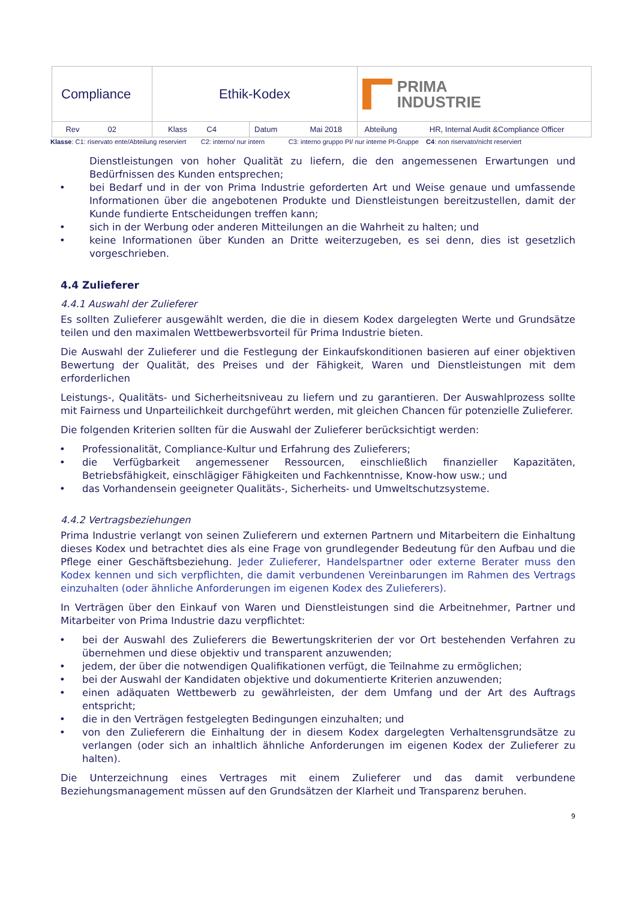| Compliance | Ethik-Kodex | | PRIMA INDUSTRIE |
| Rev 02 | Klass C4 | Datum Mai 2018 | Abteilung HR, Internal Audit &Compliance Officer |
Klasse: C1: riservato ente/Abteilung reserviert C2: interno/ nur intern C3: interno gruppo PI/ nur interne PI-Gruppe C4: non riservato/nicht reserviert
Dienstleistungen von hoher Qualität zu liefern, die den angemessenen Erwartungen und Bedürfnissen des Kunden entsprechen;
• bei Bedarf und in der von Prima Industrie geforderten Art und Weise genaue und umfassende Informationen über die angebotenen Produkte und Dienstleistungen bereitzustellen, damit der Kunde fundierte Entscheidungen treffen kann;
• sich in der Werbung oder anderen Mitteilungen an die Wahrheit zu halten; und
• keine Informationen über Kunden an Dritte weiterzugeben, es sei denn, dies ist gesetzlich vorgeschrieben.
4.4 Zulieferer
4.4.1 Auswahl der Zulieferer
Es sollten Zulieferer ausgewählt werden, die die in diesem Kodex dargelegten Werte und Grundsätze teilen und den maximalen Wettbewerbsvorteil für Prima Industrie bieten.
Die Auswahl der Zulieferer und die Festlegung der Einkaufskonditionen basieren auf einer objektiven Bewertung der Qualität, des Preises und der Fähigkeit, Waren und Dienstleistungen mit dem erforderlichen
Leistungs-, Qualitäts- und Sicherheitsniveau zu liefern und zu garantieren. Der Auswahlprozess sollte mit Fairness und Unparteilichkeit durchgeführt werden, mit gleichen Chancen für potenzielle Zulieferer.
Die folgenden Kriterien sollten für die Auswahl der Zulieferer berücksichtigt werden:
• Professionalität, Compliance-Kultur und Erfahrung des Zulieferers;
• die Verfügbarkeit angemessener Ressourcen, einschließlich finanzieller Kapazitäten, Betriebsfähigkeit, einschlägiger Fähigkeiten und Fachkenntnisse, Know-how usw.; und
• das Vorhandensein geeigneter Qualitäts-, Sicherheits- und Umweltschutzsysteme.
4.4.2 Vertragsbeziehungen
Prima Industrie verlangt von seinen Zulieferern und externen Partnern und Mitarbeitern die Einhaltung dieses Kodex und betrachtet dies als eine Frage von grundlegender Bedeutung für den Aufbau und die Pflege einer Geschäftsbeziehung. Jeder Zulieferer, Handelspartner oder externe Berater muss den Kodex kennen und sich verpflichten, die damit verbundenen Vereinbarungen im Rahmen des Vertrags einzuhalten (oder ähnliche Anforderungen im eigenen Kodex des Zulieferers).
In Verträgen über den Einkauf von Waren und Dienstleistungen sind die Arbeitnehmer, Partner und Mitarbeiter von Prima Industrie dazu verpflichtet:
• bei der Auswahl des Zulieferers die Bewertungskriterien der vor Ort bestehenden Verfahren zu übernehmen und diese objektiv und transparent anzuwenden;
• jedem, der über die notwendigen Qualifikationen verfügt, die Teilnahme zu ermöglichen;
• bei der Auswahl der Kandidaten objektive und dokumentierte Kriterien anzuwenden;
• einen adäquaten Wettbewerb zu gewährleisten, der dem Umfang und der Art des Auftrags entspricht;
• die in den Verträgen festgelegten Bedingungen einzuhalten; und
• von den Zulieferern die Einhaltung der in diesem Kodex dargelegten Verhaltensgrundsätze zu verlangen (oder sich an inhaltlich ähnliche Anforderungen im eigenen Kodex der Zulieferer zu halten).
Die Unterzeichnung eines Vertrages mit einem Zulieferer und das damit verbundene Beziehungsmanagement müssen auf den Grundsätzen der Klarheit und Transparenz beruhen.
9